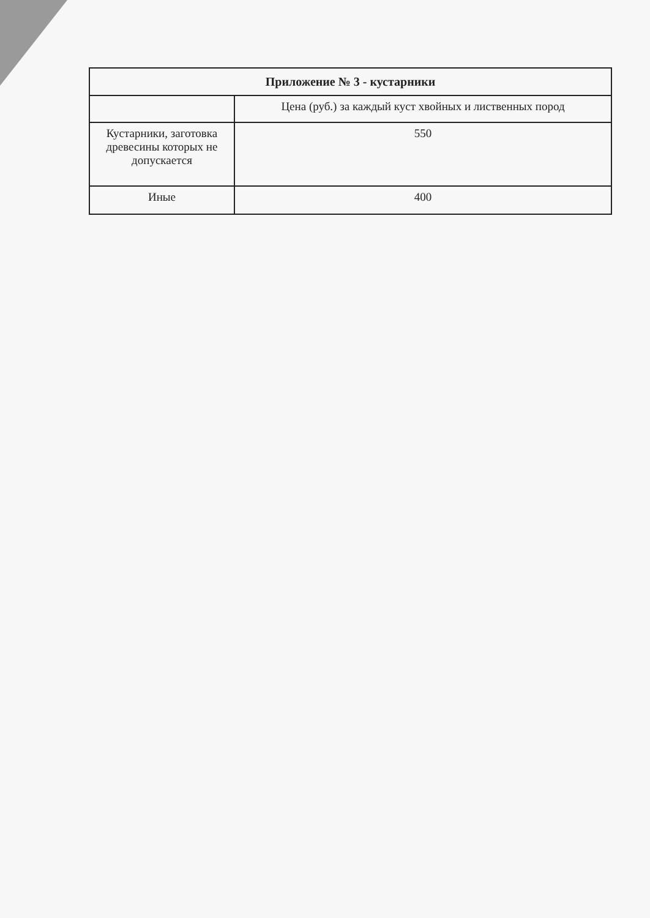| Приложение № 3 - кустарники | |
| --- | --- |
| | Цена (руб.) за каждый куст хвойных и лиственных пород |
| Кустарники, заготовка древесины которых не допускается | 550 |
| Иные | 400 |